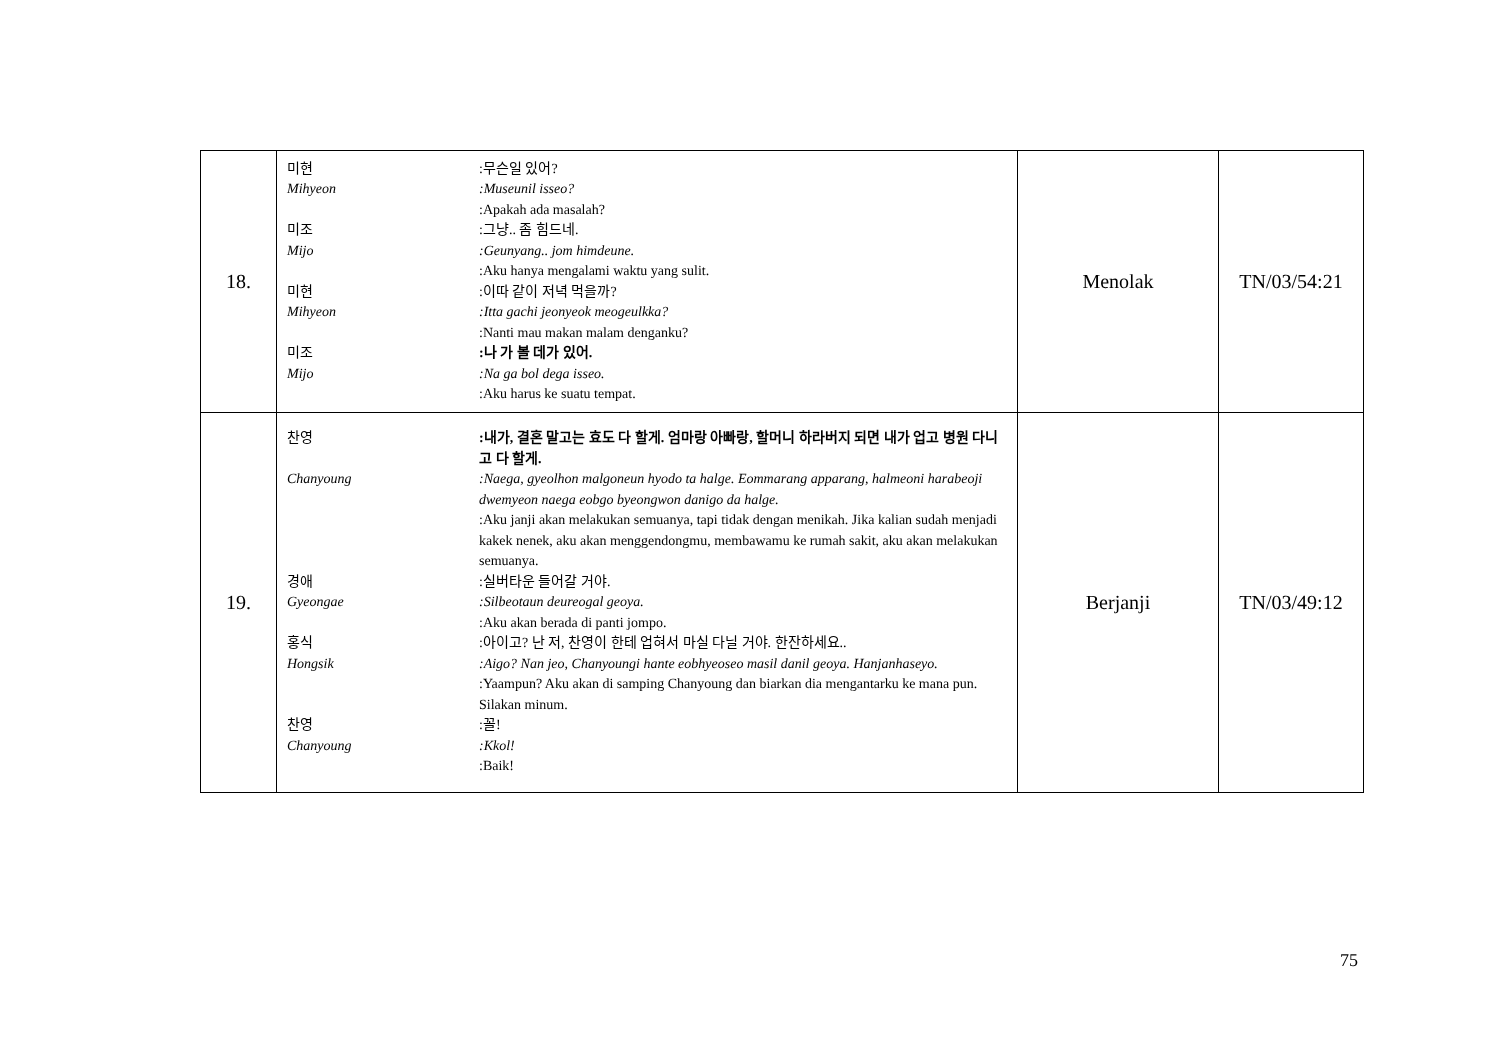| 18. | 미현 :무슨일 있어? Mihyeon :Museunil isseo? :Apakah ada masalah? 미조 :그냥.. 좀 힘드네. Mijo :Geunyang.. jom himdeune. :Aku hanya mengalami waktu yang sulit. 미현 :이따 같이 저녁 먹을까? Mihyeon :Itta gachi jeonyeok meogeulkka? :Nanti mau makan malam denganku? 미조 :나 가 볼 데가 있어. Mijo :Na ga bol dega isseo. :Aku harus ke suatu tempat. | Menolak | TN/03/54:21 |
| 19. | 찬영 :내가, 결혼 말고는 효도 다 할게. 엄마랑 아빠랑, 할머니 하라버지 되면 내가 업고 병원 다니고 다 할게. Chanyoung :Naega, gyeolhon malgoneun hyodo ta halge. Eommarang apparang, halmeoni harabeoji dwemyeon naega eobgo byeongwon danigo da halge. :Aku janji akan melakukan semuanya, tapi tidak dengan menikah. Jika kalian sudah menjadi kakek nenek, aku akan menggendongmu, membawamu ke rumah sakit, aku akan melakukan semuanya. 경애 :실버타운 들어갈 거야. Gyeongae :Silbeotaun deureogal geoya. :Aku akan berada di panti jompo. 홍식 :아이고? 난 저, 찬영이 한테 업혀서 마실 다닐 거야. 한잔하세요.. Hongsik :Aigo? Nan jeo, Chanyoungi hante eobhyeoseo masil danil geoya. Hanjanhaseyo. :Yaampun? Aku akan di samping Chanyoung dan biarkan dia mengantarku ke mana pun. Silakan minum. 찬영 :꼴! Chanyoung :Kkol! :Baik! | Berjanji | TN/03/49:12 |
75